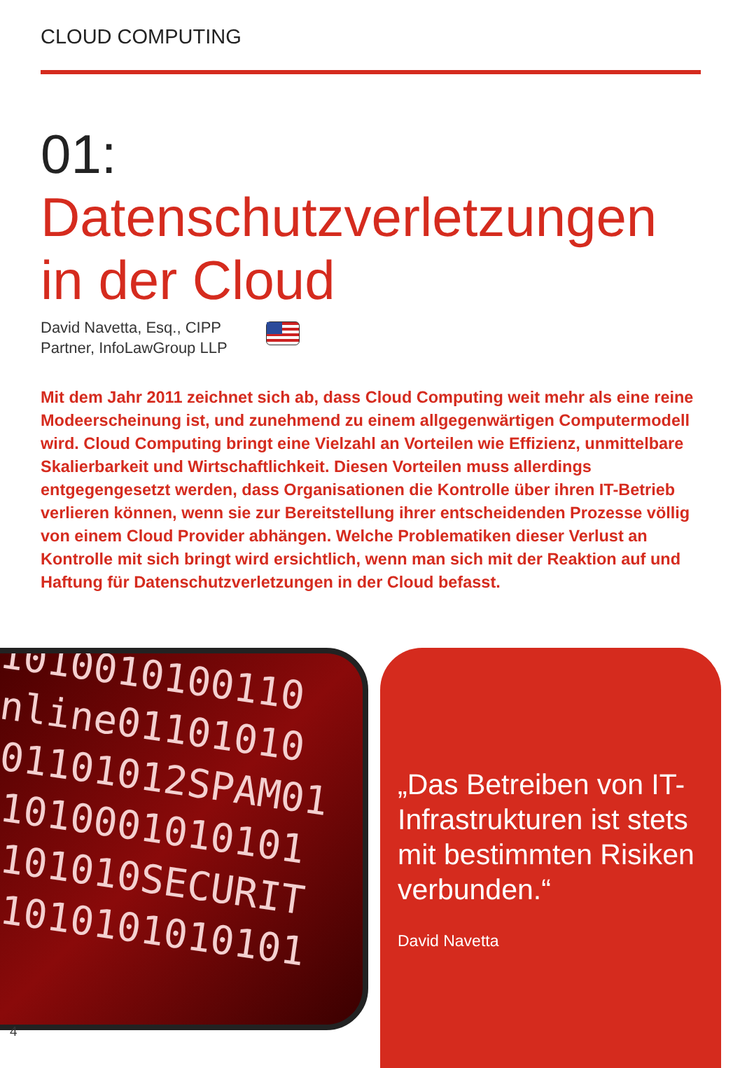CLOUD COMPUTING
01:
Datenschutzverletzungen in der Cloud
David Navetta, Esq., CIPP
Partner, InfoLawGroup LLP
Mit dem Jahr 2011 zeichnet sich ab, dass Cloud Computing weit mehr als eine reine Modeerscheinung ist, und zunehmend zu einem allgegenwärtigen Computermodell wird. Cloud Computing bringt eine Vielzahl an Vorteilen wie Effizienz, unmittelbare Skalierbarkeit und Wirtschaftlichkeit. Diesen Vorteilen muss allerdings entgegengesetzt werden, dass Organisationen die Kontrolle über ihren IT-Betrieb verlieren können, wenn sie zur Bereitstellung ihrer entscheidenden Prozesse völlig von einem Cloud Provider abhängen. Welche Problematiken dieser Verlust an Kontrolle mit sich bringt wird ersichtlich, wenn man sich mit der Reaktion auf und Haftung für Datenschutzverletzungen in der Cloud befasst.
1010010100110
nline01101010
01101012SPAM01
1010001010101
101010SECURIT
1010101010101
„Das Betreiben von IT-Infrastrukturen ist stets mit bestimmten Risiken verbunden.“
David Navetta
4